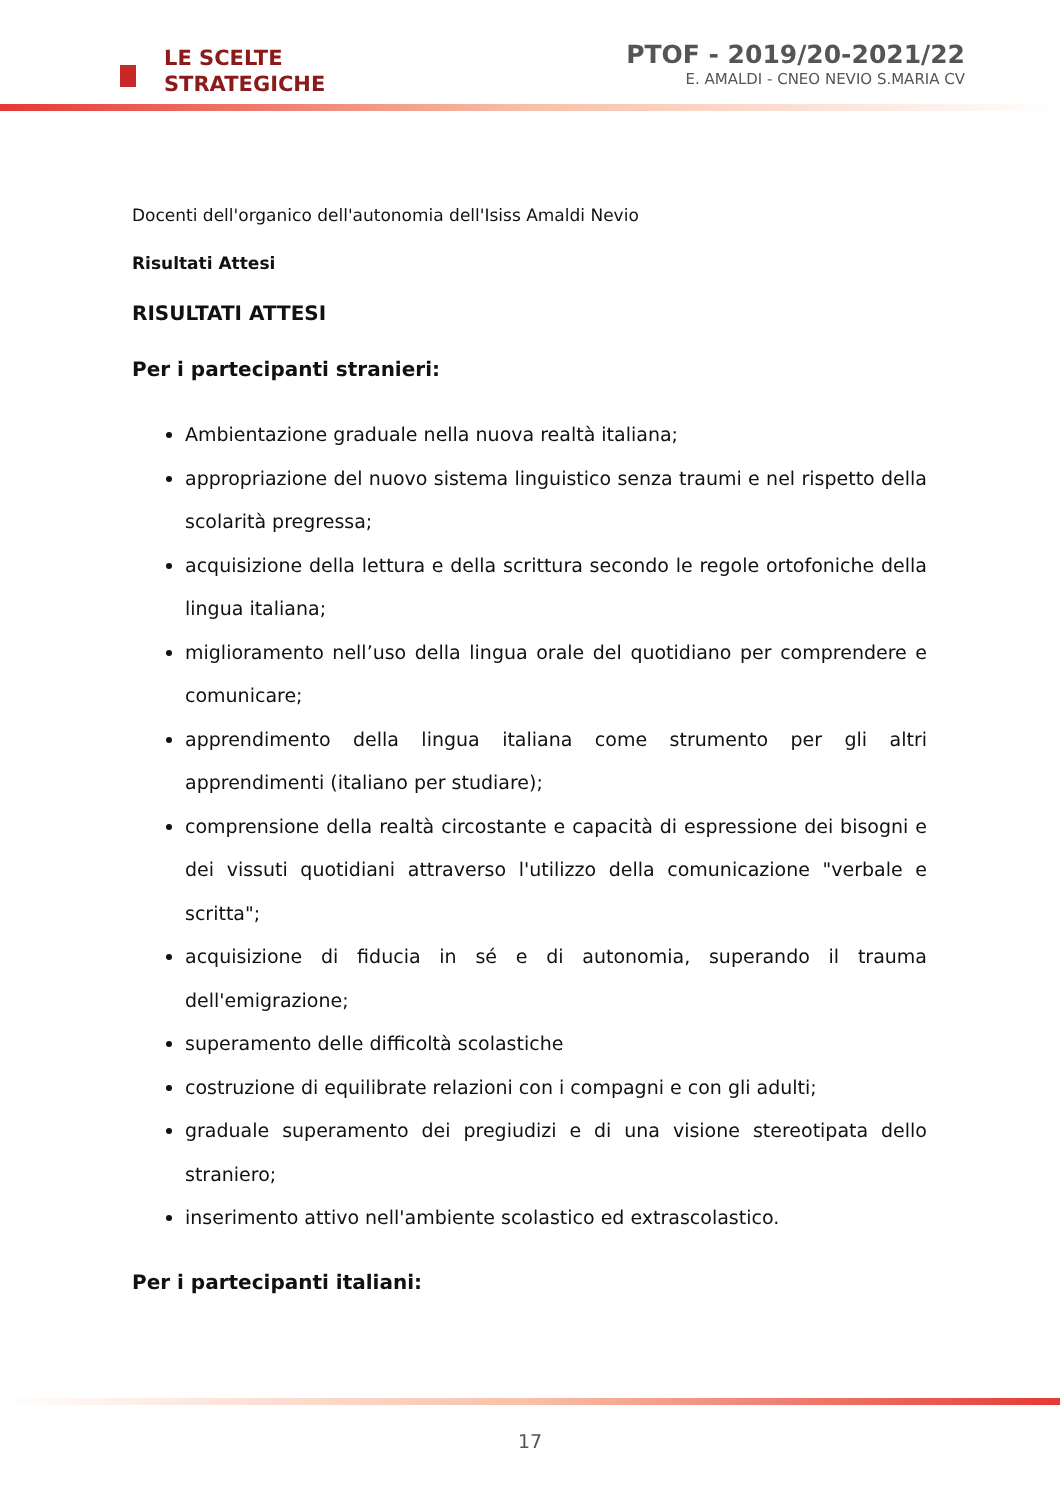LE SCELTE
STRATEGICHE
PTOF - 2019/20-2021/22
E. AMALDI - CNEO NEVIO S.MARIA CV
Docenti dell'organico dell'autonomia dell'Isiss Amaldi Nevio
Risultati Attesi
RISULTATI ATTESI
Per i partecipanti stranieri:
Ambientazione graduale nella nuova realtà italiana;
appropriazione del nuovo sistema linguistico senza traumi e nel rispetto della scolarità pregressa;
acquisizione della lettura e della scrittura secondo le regole ortofoniche della lingua italiana;
miglioramento nell’uso della lingua orale del quotidiano per comprendere e comunicare;
apprendimento della lingua italiana come strumento per gli altri apprendimenti (italiano per studiare);
comprensione della realtà circostante e capacità di espressione dei bisogni e dei vissuti quotidiani attraverso l'utilizzo della comunicazione "verbale e scritta";
acquisizione di fiducia in sé e di autonomia, superando il trauma dell'emigrazione;
superamento delle difficoltà scolastiche
costruzione di equilibrate relazioni con i compagni e con gli adulti;
graduale superamento dei pregiudizi e di una visione stereotipata dello straniero;
inserimento attivo nell'ambiente scolastico ed extrascolastico.
Per i partecipanti italiani:
17